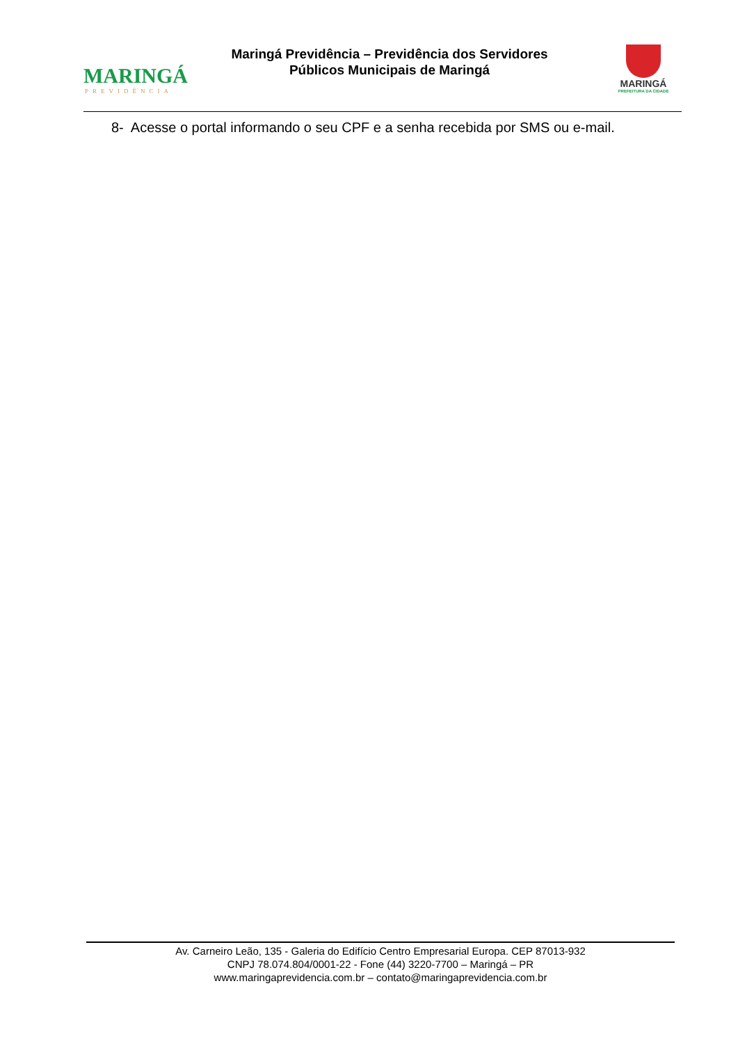MARINGÁ
PREVIDÊNCIA
Maringá Previdência – Previdência dos Servidores
Públicos Municipais de Maringá
MARINGÁ
PREFEITURA DA CIDADE
8- Acesse o portal informando o seu CPF e a senha recebida por SMS ou e-mail.
Av. Carneiro Leão, 135 - Galeria do Edifício Centro Empresarial Europa. CEP 87013-932
CNPJ 78.074.804/0001-22 - Fone (44) 3220-7700 – Maringá – PR
www.maringaprevidencia.com.br – contato@maringaprevidencia.com.br